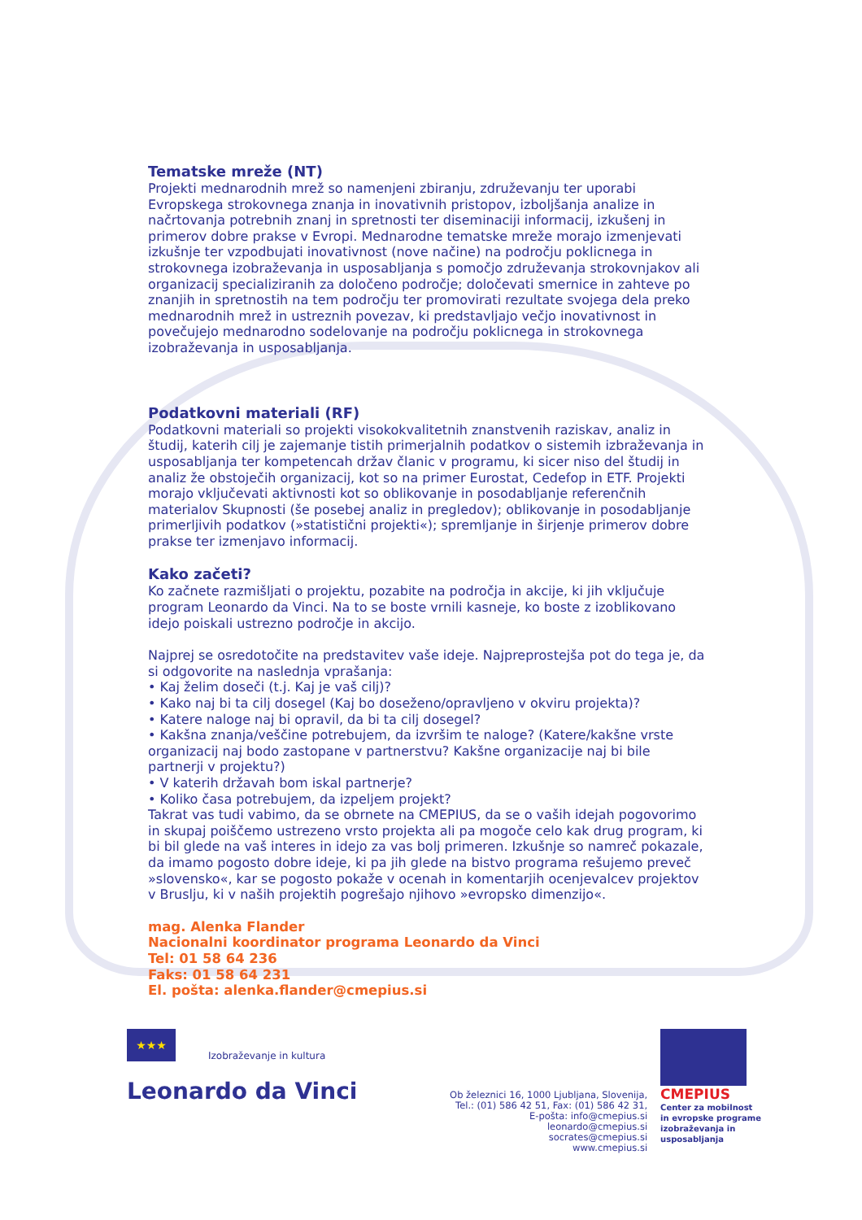Tematske mreže (NT)
Projekti mednarodnih mrež so namenjeni zbiranju, združevanju ter uporabi Evropskega strokovnega znanja in inovativnih pristopov, izboljšanja analize in načrtovanja potrebnih znanj in spretnosti ter diseminaciji informacij, izkušenj in primerov dobre prakse v Evropi. Mednarodne tematske mreže morajo izmenjevati izkušnje ter vzpodbujati inovativnost (nove načine) na področju poklicnega in strokovnega izobraževanja in usposabljanja s pomočjo združevanja strokovnjakov ali organizacij specializiranih za določeno področje; določevati smernice in zahteve po znanjih in spretnostih na tem področju ter promovirati rezultate svojega dela preko mednarodnih mrež in ustreznih povezav, ki predstavljajo večjo inovativnost in povečujejo mednarodno sodelovanje na področju poklicnega in strokovnega izobraževanja in usposabljanja.
Podatkovni materiali (RF)
Podatkovni materiali so projekti visokokvalitetnih znanstvenih raziskav, analiz in študij, katerih cilj je zajemanje tistih primerjalnih podatkov o sistemih izbraževanja in usposabljanja ter kompetencah držav članic v programu, ki sicer niso del študij in analiz že obstoječih organizacij, kot so na primer Eurostat, Cedefop in ETF. Projekti morajo vključevati aktivnosti kot so oblikovanje in posodabljanje referenčnih materialov Skupnosti (še posebej analiz in pregledov); oblikovanje in posodabljanje primerljivih podatkov (»statistični projekti«); spremljanje in širjenje primerov dobre prakse ter izmenjavo informacij.
Kako začeti?
Ko začnete razmišljati o projektu, pozabite na področja in akcije, ki jih vključuje program Leonardo da Vinci. Na to se boste vrnili kasneje, ko boste z izoblikovano idejo poiskali ustrezno področje in akcijo.
Najprej se osredotočite na predstavitev vaše ideje. Najpreprostejša pot do tega je, da si odgovorite na naslednja vprašanja:
• Kaj želim doseči (t.j. Kaj je vaš cilj)?
• Kako naj bi ta cilj dosegel (Kaj bo doseženo/opravljeno v okviru projekta)?
• Katere naloge naj bi opravil, da bi ta cilj dosegel?
• Kakšna znanja/veščine potrebujem, da izvršim te naloge? (Katere/kakšne vrste organizacij naj bodo zastopane v partnerstvu? Kakšne organizacije naj bi bile partnerji v projektu?)
• V katerih državah bom iskal partnerje?
• Koliko časa potrebujem, da izpeljem projekt?
Takrat vas tudi vabimo, da se obrnete na CMEPIUS, da se o vaših idejah pogovorimo in skupaj poiščemo ustrezeno vrsto projekta ali pa mogoče celo kak drug program, ki bi bil glede na vaš interes in idejo za vas bolj primeren. Izkušnje so namreč pokazale, da imamo pogosto dobre ideje, ki pa jih glede na bistvo programa rešujemo preveč »slovensko«, kar se pogosto pokaže v ocenah in komentarjih ocenjevalcev projektov v Bruslju, ki v naših projektih pogrešajo njihovo »evropsko dimenzijo«.
mag. Alenka Flander
Nacionalni koordinator programa Leonardo da Vinci
Tel: 01 58 64 236
Faks: 01 58 64 231
El. pošta: alenka.flander@cmepius.si
★★★
Izobraževanje in kultura
Leonardo da Vinci
Ob železnici 16, 1000 Ljubljana, Slovenija,
Tel.: (01) 586 42 51, Fax: (01) 586 42 31,
E-pošta: info@cmepius.si
leonardo@cmepius.si
socrates@cmepius.si
www.cmepius.si
CMEPIUS
Center za mobilnost
in evropske programe
izobraževanja in
usposabljanja